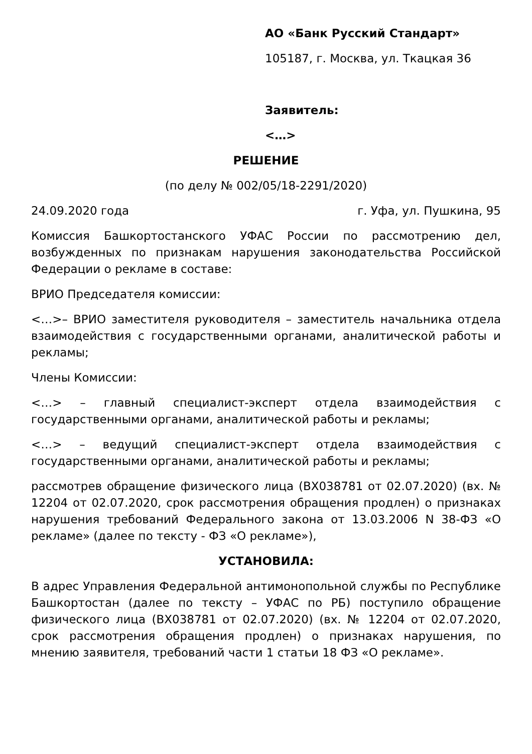АО «Банк Русский Стандарт»
105187, г. Москва, ул. Ткацкая 36
Заявитель:
<…>
РЕШЕНИЕ
(по делу № 002/05/18-2291/2020)
24.09.2020 года г. Уфа, ул. Пушкина, 95
Комиссия Башкортостанского УФАС России по рассмотрению дел, возбужденных по признакам нарушения законодательства Российской Федерации о рекламе в составе:
ВРИО Председателя комиссии:
<…>– ВРИО заместителя руководителя – заместитель начальника отдела взаимодействия с государственными органами, аналитической работы и рекламы;
Члены Комиссии:
<…> – главный специалист-эксперт отдела взаимодействия с государственными органами, аналитической работы и рекламы;
<…> – ведущий специалист-эксперт отдела взаимодействия с государственными органами, аналитической работы и рекламы;
рассмотрев обращение физического лица (ВХ038781 от 02.07.2020) (вх. № 12204 от 02.07.2020, срок рассмотрения обращения продлен) о признаках нарушения требований Федерального закона от 13.03.2006 N 38-ФЗ «О рекламе» (далее по тексту - ФЗ «О рекламе»),
УСТАНОВИЛА:
В адрес Управления Федеральной антимонопольной службы по Республике Башкортостан (далее по тексту – УФАС по РБ) поступило обращение физического лица (ВХ038781 от 02.07.2020) (вх. № 12204 от 02.07.2020, срок рассмотрения обращения продлен) о признаках нарушения, по мнению заявителя, требований части 1 статьи 18 ФЗ «О рекламе».